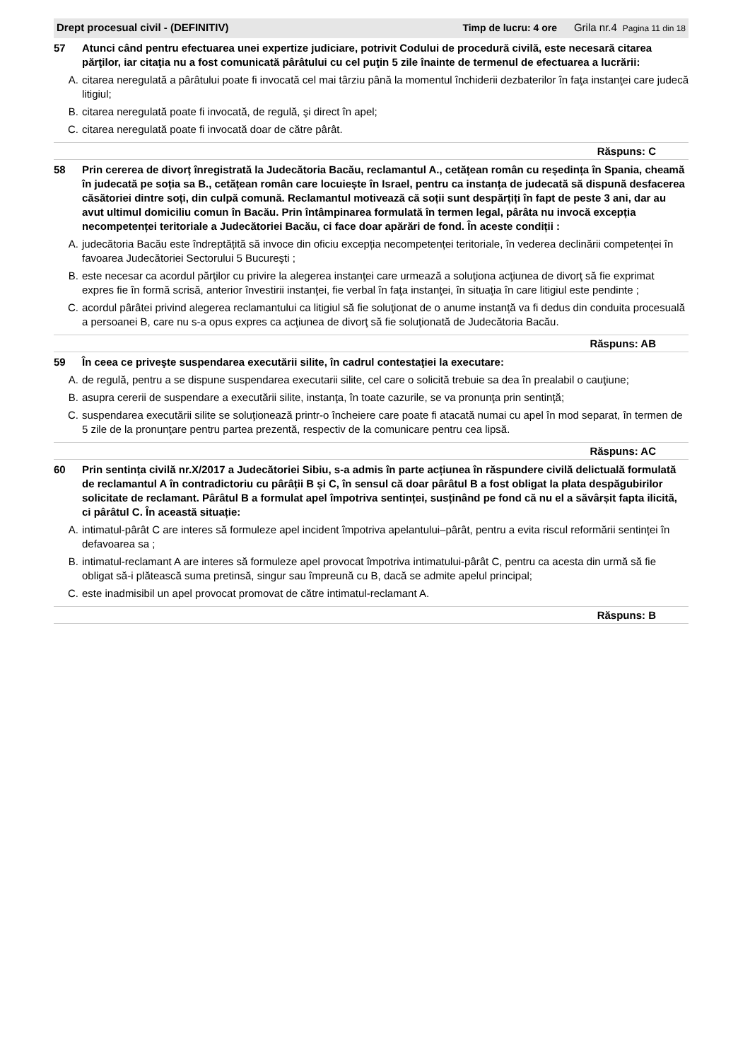Drept procesual civil - (DEFINITIV) Timp de lucru: 4 ore Grila nr.4 Pagina 11 din 18
57 Atunci când pentru efectuarea unei expertize judiciare, potrivit Codului de procedură civilă, este necesară citarea părţilor, iar citaţia nu a fost comunicată pârâtului cu cel puţin 5 zile înainte de termenul de efectuarea a lucrării:
A. citarea neregulată a pârâtului poate fi invocată cel mai târziu până la momentul închiderii dezbaterilor în faţa instanţei care judecă litigiul;
B. citarea neregulată poate fi invocată, de regulă, şi direct în apel;
C. citarea neregulată poate fi invocată doar de către pârât.
Răspuns: C
58 Prin cererea de divorț înregistrată la Judecătoria Bacău, reclamantul A., cetățean român cu reședința în Spania, cheamă în judecată pe soția sa B., cetățean român care locuiește în Israel, pentru ca instanța de judecată să dispună desfacerea căsătoriei dintre soți, din culpă comună. Reclamantul motivează că soții sunt despărțiți în fapt de peste 3 ani, dar au avut ultimul domiciliu comun în Bacău. Prin întâmpinarea formulată în termen legal, pârâta nu invocă excepția necompetenței teritoriale a Judecătoriei Bacău, ci face doar apărări de fond. În aceste condiții :
A. judecătoria Bacău este îndreptățită să invoce din oficiu excepția necompetenței teritoriale, în vederea declinării competenței în favoarea Judecătoriei Sectorului 5 Bucureşti ;
B. este necesar ca acordul părţilor cu privire la alegerea instanţei care urmează a soluţiona acţiunea de divorţ să fie exprimat expres fie în formă scrisă, anterior învestirii instanţei, fie verbal în faţa instanţei, în situaţia în care litigiul este pendinte ;
C. acordul pârâtei privind alegerea reclamantului ca litigiul să fie soluţionat de o anume instanță va fi dedus din conduita procesuală a persoanei B, care nu s-a opus expres ca acţiunea de divorţ să fie soluţionată de Judecătoria Bacău.
Răspuns: AB
59 În ceea ce priveşte suspendarea executării silite, în cadrul contestaţiei la executare:
A. de regulă, pentru a se dispune suspendarea executarii silite, cel care o solicită trebuie sa dea în prealabil o cauţiune;
B. asupra cererii de suspendare a executării silite, instanţa, în toate cazurile, se va pronunţa prin sentință;
C. suspendarea executării silite se soluţionează printr-o încheiere care poate fi atacată numai cu apel în mod separat, în termen de 5 zile de la pronunţare pentru partea prezentă, respectiv de la comunicare pentru cea lipsă.
Răspuns: AC
60 Prin sentința civilă nr.X/2017 a Judecătoriei Sibiu, s-a admis în parte acțiunea în răspundere civilă delictuală formulată de reclamantul A în contradictoriu cu pârâții B și C, în sensul că doar pârâtul B a fost obligat la plata despăgubirilor solicitate de reclamant. Pârâtul B a formulat apel împotriva sentinței, susținând pe fond că nu el a săvârșit fapta ilicită, ci pârâtul C. În această situație:
A. intimatul-pârât C are interes să formuleze apel incident împotriva apelantului–pârât, pentru a evita riscul reformării sentinței în defavoarea sa ;
B. intimatul-reclamant A are interes să formuleze apel provocat împotriva intimatului-pârât C, pentru ca acesta din urmă să fie obligat să-i plătească suma pretinsă, singur sau împreună cu B, dacă se admite apelul principal;
C. este inadmisibil un apel provocat promovat de către intimatul-reclamant A.
Răspuns: B